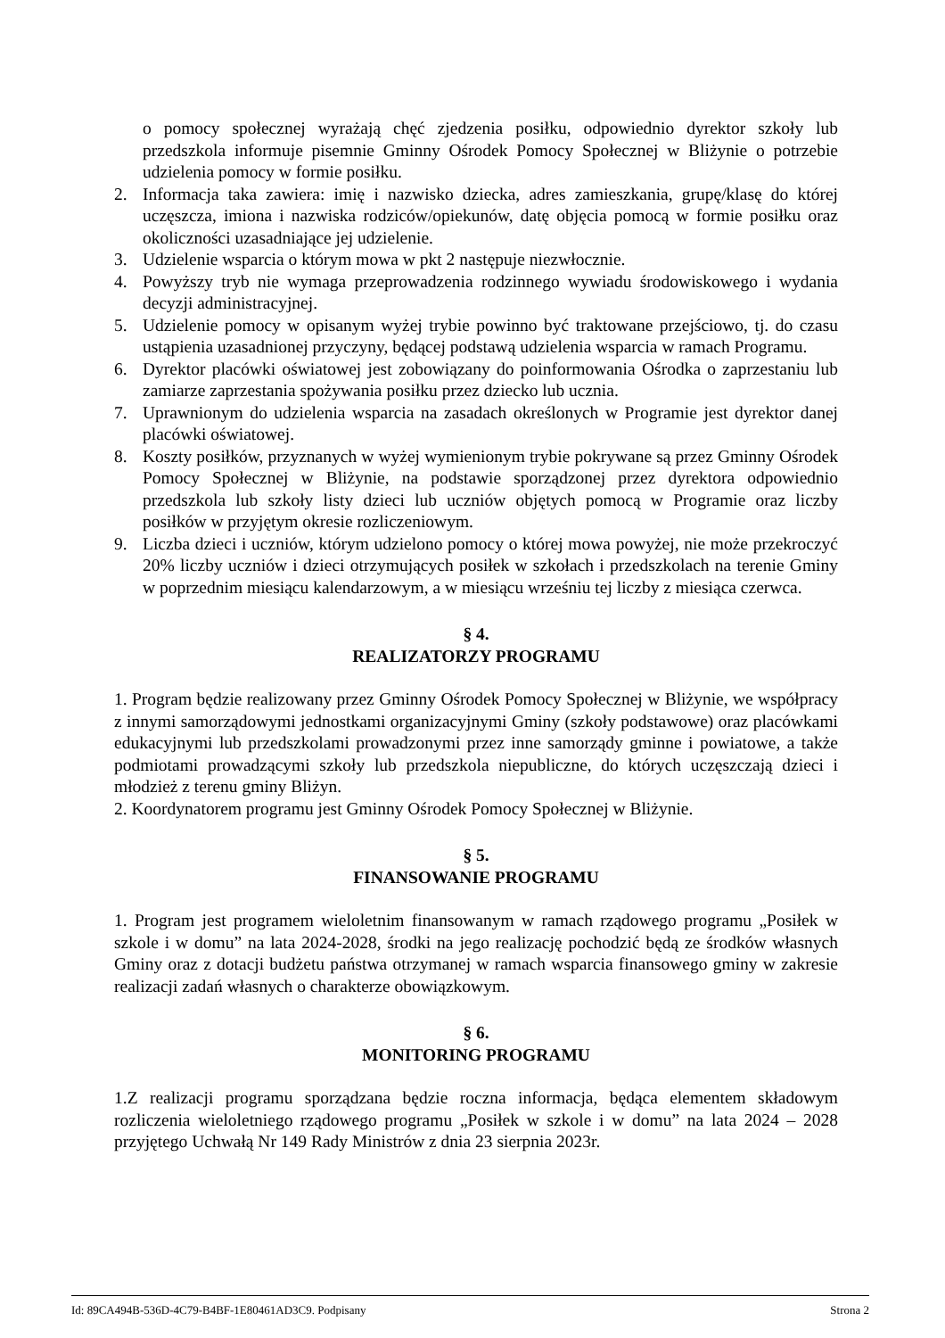o pomocy społecznej wyrażają chęć zjedzenia posiłku, odpowiednio dyrektor szkoły lub przedszkola informuje pisemnie Gminny Ośrodek Pomocy Społecznej w Bliżynie o potrzebie udzielenia pomocy w formie posiłku.
2. Informacja taka zawiera: imię i nazwisko dziecka, adres zamieszkania, grupę/klasę do której uczęszcza, imiona i nazwiska rodziców/opiekunów, datę objęcia pomocą w formie posiłku oraz okoliczności uzasadniające jej udzielenie.
3. Udzielenie wsparcia o którym mowa w pkt 2 następuje niezwłocznie.
4. Powyższy tryb nie wymaga przeprowadzenia rodzinnego wywiadu środowiskowego i wydania decyzji administracyjnej.
5. Udzielenie pomocy w opisanym wyżej trybie powinno być traktowane przejściowo, tj. do czasu ustąpienia uzasadnionej przyczyny, będącej podstawą udzielenia wsparcia w ramach Programu.
6. Dyrektor placówki oświatowej jest zobowiązany do poinformowania Ośrodka o zaprzestaniu lub zamiarze zaprzestania spożywania posiłku przez dziecko lub ucznia.
7. Uprawnionym do udzielenia wsparcia na zasadach określonych w Programie jest dyrektor danej placówki oświatowej.
8. Koszty posiłków, przyznanych w wyżej wymienionym trybie pokrywane są przez Gminny Ośrodek Pomocy Społecznej w Bliżynie, na podstawie sporządzonej przez dyrektora odpowiednio przedszkola lub szkoły listy dzieci lub uczniów objętych pomocą w Programie oraz liczby posiłków w przyjętym okresie rozliczeniowym.
9. Liczba dzieci i uczniów, którym udzielono pomocy o której mowa powyżej, nie może przekroczyć 20% liczby uczniów i dzieci otrzymujących posiłek w szkołach i przedszkolach na terenie Gminy w poprzednim miesiącu kalendarzowym, a w miesiącu wrześniu tej liczby z miesiąca czerwca.
§ 4.
REALIZATORZY PROGRAMU
1. Program będzie realizowany przez Gminny Ośrodek Pomocy Społecznej w Bliżynie, we współpracy z innymi samorządowymi jednostkami organizacyjnymi Gminy (szkoły podstawowe) oraz placówkami edukacyjnymi lub przedszkolami prowadzonymi przez inne samorządy gminne i powiatowe, a także podmiotami prowadzącymi szkoły lub przedszkola niepubliczne, do których uczęszczają dzieci i młodzież z terenu gminy Bliżyn.
2. Koordynatorem programu jest Gminny Ośrodek Pomocy Społecznej w Bliżynie.
§ 5.
FINANSOWANIE PROGRAMU
1. Program jest programem wieloletnim finansowanym w ramach rządowego programu „Posiłek w szkole i w domu” na lata 2024-2028, środki na jego realizację pochodzić będą ze środków własnych Gminy oraz z dotacji budżetu państwa otrzymanej w ramach wsparcia finansowego gminy w zakresie realizacji zadań własnych o charakterze obowiązkowym.
§ 6.
MONITORING PROGRAMU
1.Z realizacji programu sporządzana będzie roczna informacja, będąca elementem składowym rozliczenia wieloletniego rządowego programu „Posiłek w szkole i w domu” na lata 2024 – 2028 przyjętego Uchwałą Nr 149 Rady Ministrów z dnia 23 sierpnia 2023r.
Id: 89CA494B-536D-4C79-B4BF-1E80461AD3C9. Podpisany Strona 2